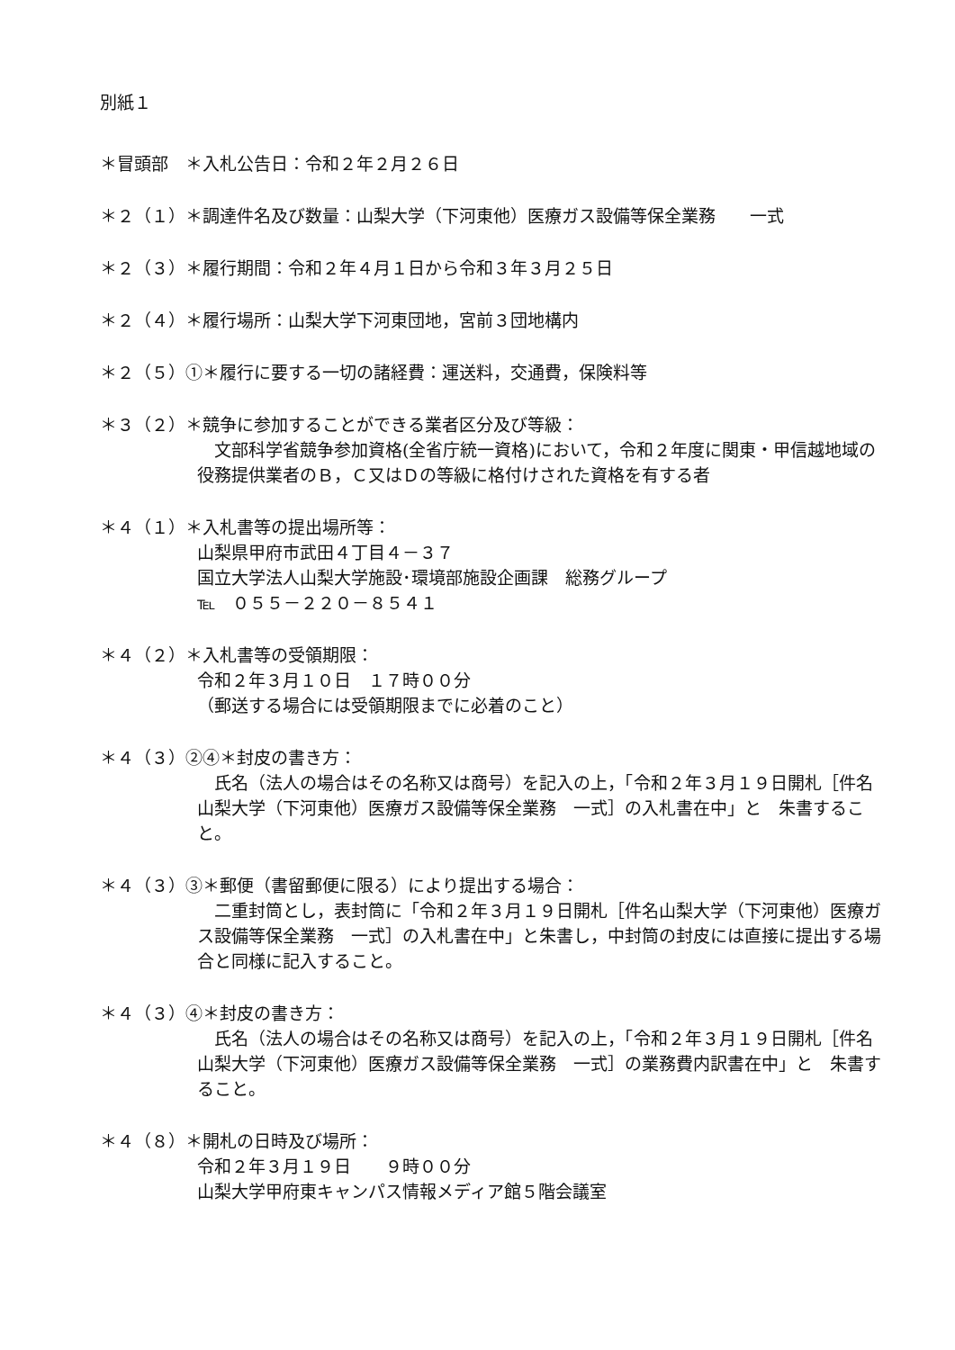別紙１
＊冒頭部　＊入札公告日：令和２年２月２６日
＊２（１）＊調達件名及び数量：山梨大学（下河東他）医療ガス設備等保全業務　　一式
＊２（３）＊履行期間：令和２年４月１日から令和３年３月２５日
＊２（４）＊履行場所：山梨大学下河東団地，宮前３団地構内
＊２（５）①＊履行に要する一切の諸経費：運送料，交通費，保険料等
＊３（２）＊競争に参加することができる業者区分及び等級：
　文部科学省競争参加資格(全省庁統一資格)において，令和２年度に関東・甲信越地域の役務提供業者のＢ，Ｃ又はＤの等級に格付けされた資格を有する者
＊４（１）＊入札書等の提出場所等：
山梨県甲府市武田４丁目４－３７
国立大学法人山梨大学施設･環境部施設企画課　総務グループ
℡　０５５－２２０－８５４１
＊４（２）＊入札書等の受領期限：
令和２年３月１０日　１７時００分
（郵送する場合には受領期限までに必着のこと）
＊４（３）②④＊封皮の書き方：
　氏名（法人の場合はその名称又は商号）を記入の上，「令和２年３月１９日開札［件名山梨大学（下河東他）医療ガス設備等保全業務　一式］の入札書在中」と　朱書すること。
＊４（３）③＊郵便（書留郵便に限る）により提出する場合：
　二重封筒とし，表封筒に「令和２年３月１９日開札［件名山梨大学（下河東他）医療ガス設備等保全業務　一式］の入札書在中」と朱書し，中封筒の封皮には直接に提出する場合と同様に記入すること。
＊４（３）④＊封皮の書き方：
　氏名（法人の場合はその名称又は商号）を記入の上，「令和２年３月１９日開札［件名山梨大学（下河東他）医療ガス設備等保全業務　一式］の業務費内訳書在中」と　朱書すること。
＊４（８）＊開札の日時及び場所：
令和２年３月１９日　　９時００分
山梨大学甲府東キャンパス情報メディア館５階会議室